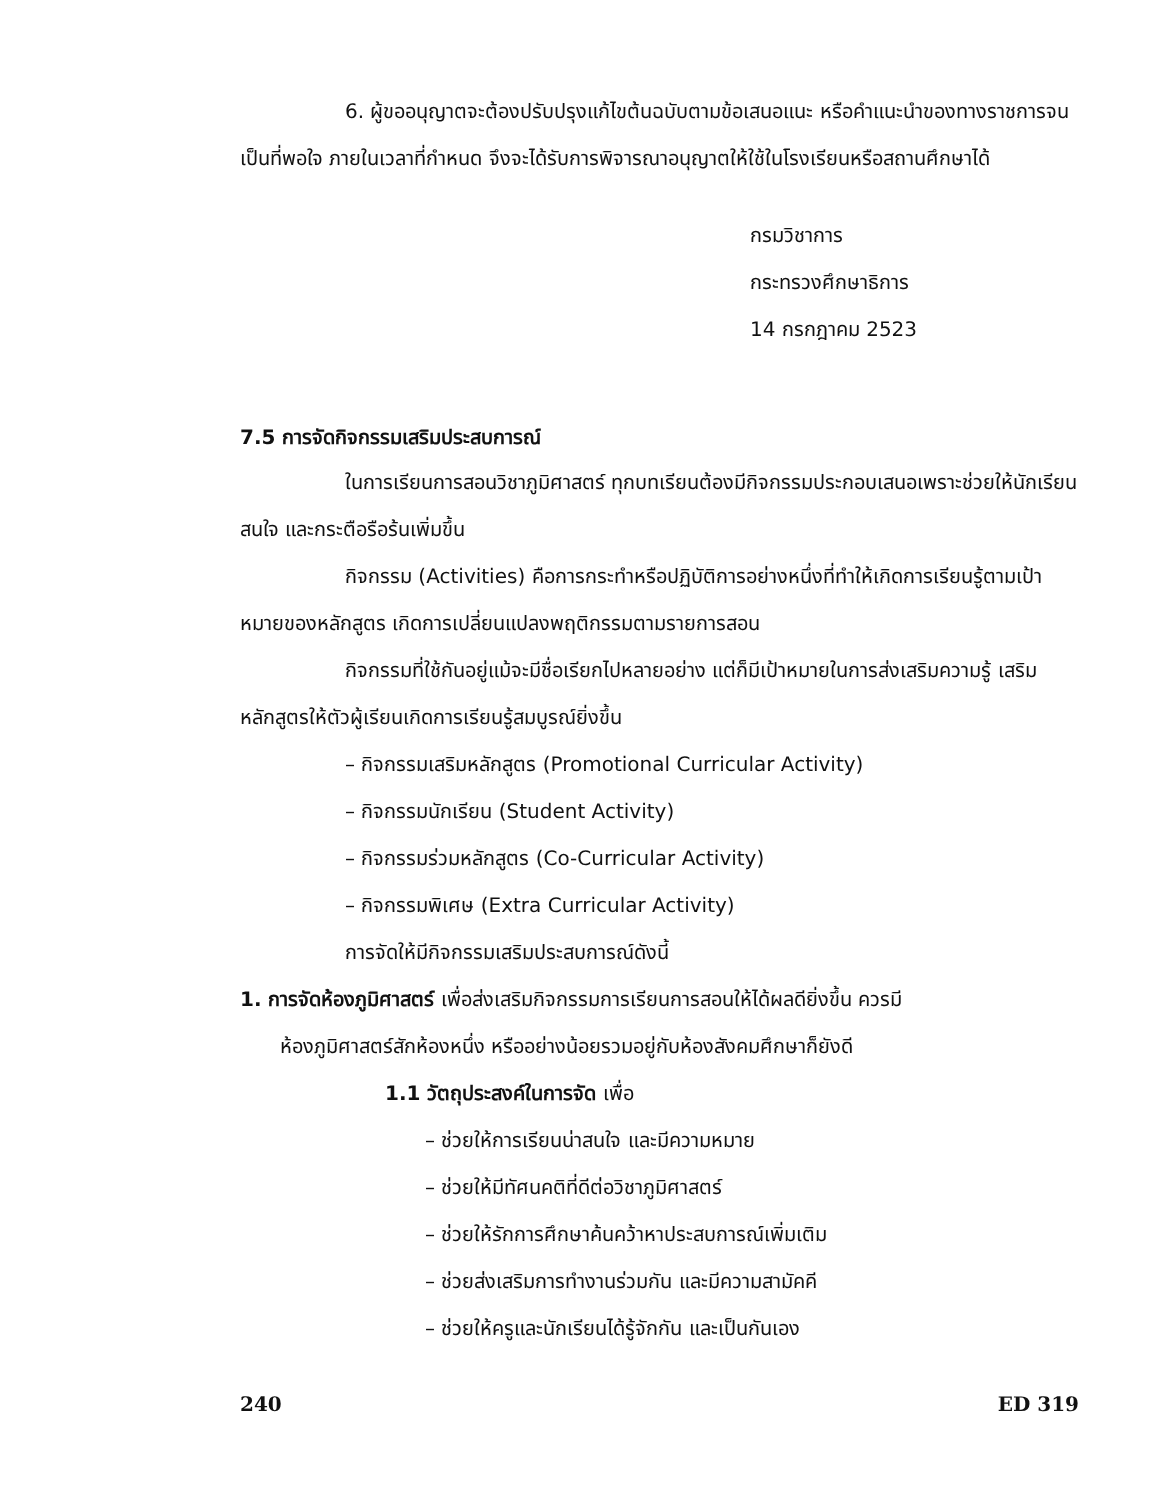6. ผู้ขออนุญาตจะต้องปรับปรุงแก้ไขต้นฉบับตามข้อเสนอแนะ หรือคำแนะนำของทางราชการจนเป็นที่พอใจ ภายในเวลาที่กำหนด จึงจะได้รับการพิจารณาอนุญาตให้ใช้ในโรงเรียนหรือสถานศึกษาได้
กรมวิชาการ
กระทรวงศึกษาธิการ
14 กรกฎาคม 2523
7.5 การจัดกิจกรรมเสริมประสบการณ์
ในการเรียนการสอนวิชาภูมิศาสตร์ ทุกบทเรียนต้องมีกิจกรรมประกอบเสนอเพราะช่วยให้นักเรียนสนใจ และกระตือรือร้นเพิ่มขึ้น
กิจกรรม (Activities) คือการกระทำหรือปฏิบัติการอย่างหนึ่งที่ทำให้เกิดการเรียนรู้ตามเป้าหมายของหลักสูตร เกิดการเปลี่ยนแปลงพฤติกรรมตามรายการสอน
กิจกรรมที่ใช้กันอยู่แม้จะมีชื่อเรียกไปหลายอย่าง แต่ก็มีเป้าหมายในการส่งเสริมความรู้ เสริมหลักสูตรให้ตัวผู้เรียนเกิดการเรียนรู้สมบูรณ์ยิ่งขึ้น
– กิจกรรมเสริมหลักสูตร (Promotional Curricular Activity)
– กิจกรรมนักเรียน (Student Activity)
– กิจกรรมร่วมหลักสูตร (Co-Curricular Activity)
– กิจกรรมพิเศษ (Extra Curricular Activity)
การจัดให้มีกิจกรรมเสริมประสบการณ์ดังนี้
1. การจัดห้องภูมิศาสตร์ เพื่อส่งเสริมกิจกรรมการเรียนการสอนให้ได้ผลดียิ่งขึ้น ควรมี
ห้องภูมิศาสตร์สักห้องหนึ่ง หรืออย่างน้อยรวมอยู่กับห้องสังคมศึกษาก็ยังดี
1.1 วัตถุประสงค์ในการจัด เพื่อ
– ช่วยให้การเรียนน่าสนใจ และมีความหมาย
– ช่วยให้มีทัศนคติที่ดีต่อวิชาภูมิศาสตร์
– ช่วยให้รักการศึกษาค้นคว้าหาประสบการณ์เพิ่มเติม
– ช่วยส่งเสริมการทำงานร่วมกัน และมีความสามัคคี
– ช่วยให้ครูและนักเรียนได้รู้จักกัน และเป็นกันเอง
240 ED 319